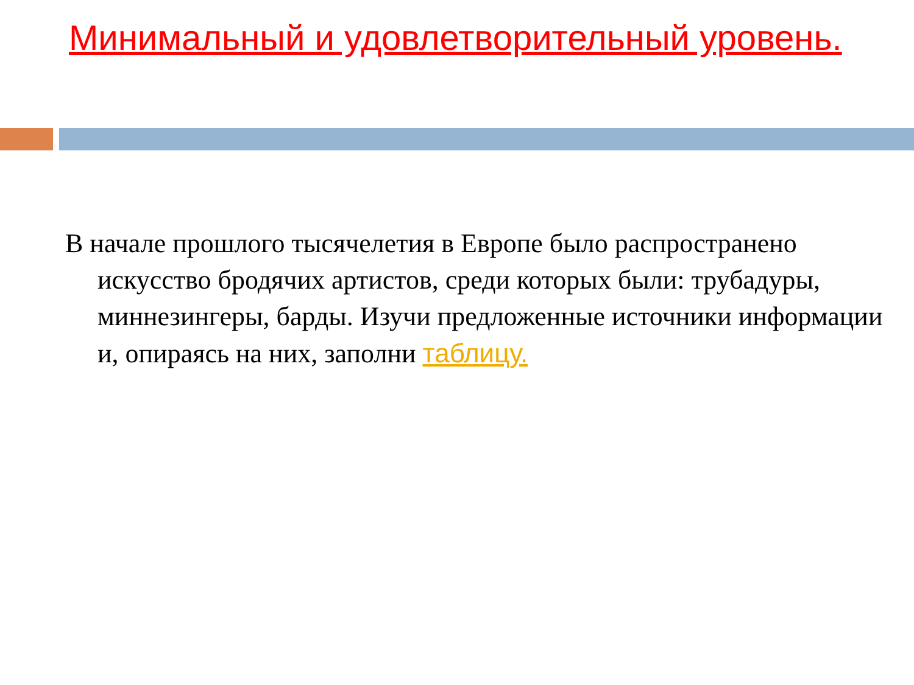Минимальный и удовлетворительный уровень.
В начале прошлого тысячелетия в Европе было распространено искусство бродячих артистов, среди которых были: трубадуры, миннезингеры, барды. Изучи предложенные источники информации и, опираясь на них, заполни таблицу.